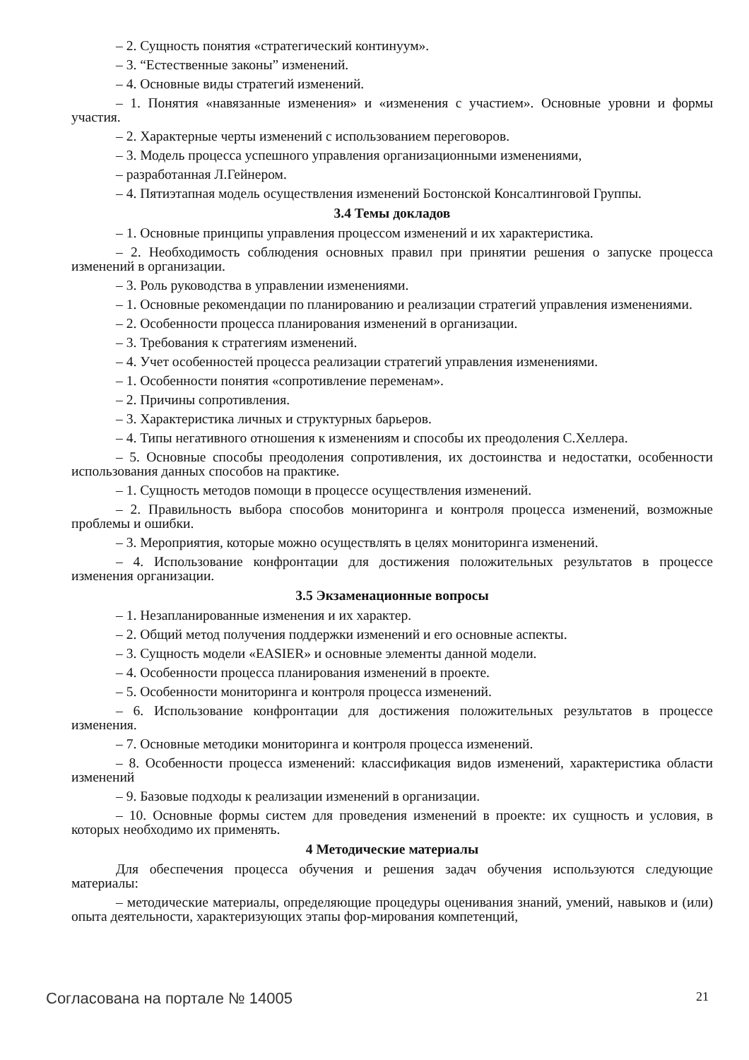– 2. Сущность понятия «стратегический континуум».
– 3. “Естественные законы” изменений.
– 4. Основные виды стратегий изменений.
– 1. Понятия «навязанные изменения» и «изменения с участием». Основные уровни и формы участия.
– 2. Характерные черты изменений с использованием переговоров.
– 3. Модель процесса успешного управления организационными изменениями,
– разработанная Л.Гейнером.
– 4. Пятиэтапная модель осуществления изменений Бостонской Консалтинговой Группы.
3.4 Темы докладов
– 1. Основные принципы управления процессом изменений и их характеристика.
– 2. Необходимость соблюдения основных правил при принятии решения о запуске процесса изменений в организации.
– 3. Роль руководства в управлении изменениями.
– 1. Основные рекомендации по планированию и реализации стратегий управления изменениями.
– 2. Особенности процесса планирования изменений в организации.
– 3. Требования к стратегиям изменений.
– 4. Учет особенностей процесса реализации стратегий управления изменениями.
– 1. Особенности понятия «сопротивление переменам».
– 2. Причины сопротивления.
– 3. Характеристика личных и структурных барьеров.
– 4. Типы негативного отношения к изменениям и способы их преодоления С.Хеллера.
– 5. Основные способы преодоления сопротивления, их достоинства и недостатки, особенности использования данных способов на практике.
– 1. Сущность методов помощи в процессе осуществления изменений.
– 2. Правильность выбора способов мониторинга и контроля процесса изменений, возможные проблемы и ошибки.
– 3. Мероприятия, которые можно осуществлять в целях мониторинга изменений.
– 4. Использование конфронтации для достижения положительных результатов в процессе изменения организации.
3.5 Экзаменационные вопросы
– 1. Незапланированные изменения и их характер.
– 2. Общий метод получения поддержки изменений и его основные аспекты.
– 3. Сущность модели «EASIER» и основные элементы данной модели.
– 4. Особенности процесса планирования изменений в проекте.
– 5. Особенности мониторинга и контроля процесса изменений.
– 6. Использование конфронтации для достижения положительных результатов в процессе изменения.
– 7. Основные методики мониторинга и контроля процесса изменений.
– 8. Особенности процесса изменений: классификация видов изменений, характеристика области изменений
– 9. Базовые подходы к реализации изменений в организации.
– 10. Основные формы систем для проведения изменений в проекте: их сущность и условия, в которых необходимо их применять.
4 Методические материалы
Для обеспечения процесса обучения и решения задач обучения используются следующие материалы:
– методические материалы, определяющие процедуры оценивания знаний, умений, навыков и (или) опыта деятельности, характеризующих этапы фор-мирования компетенций,
Согласована на портале № 14005 21